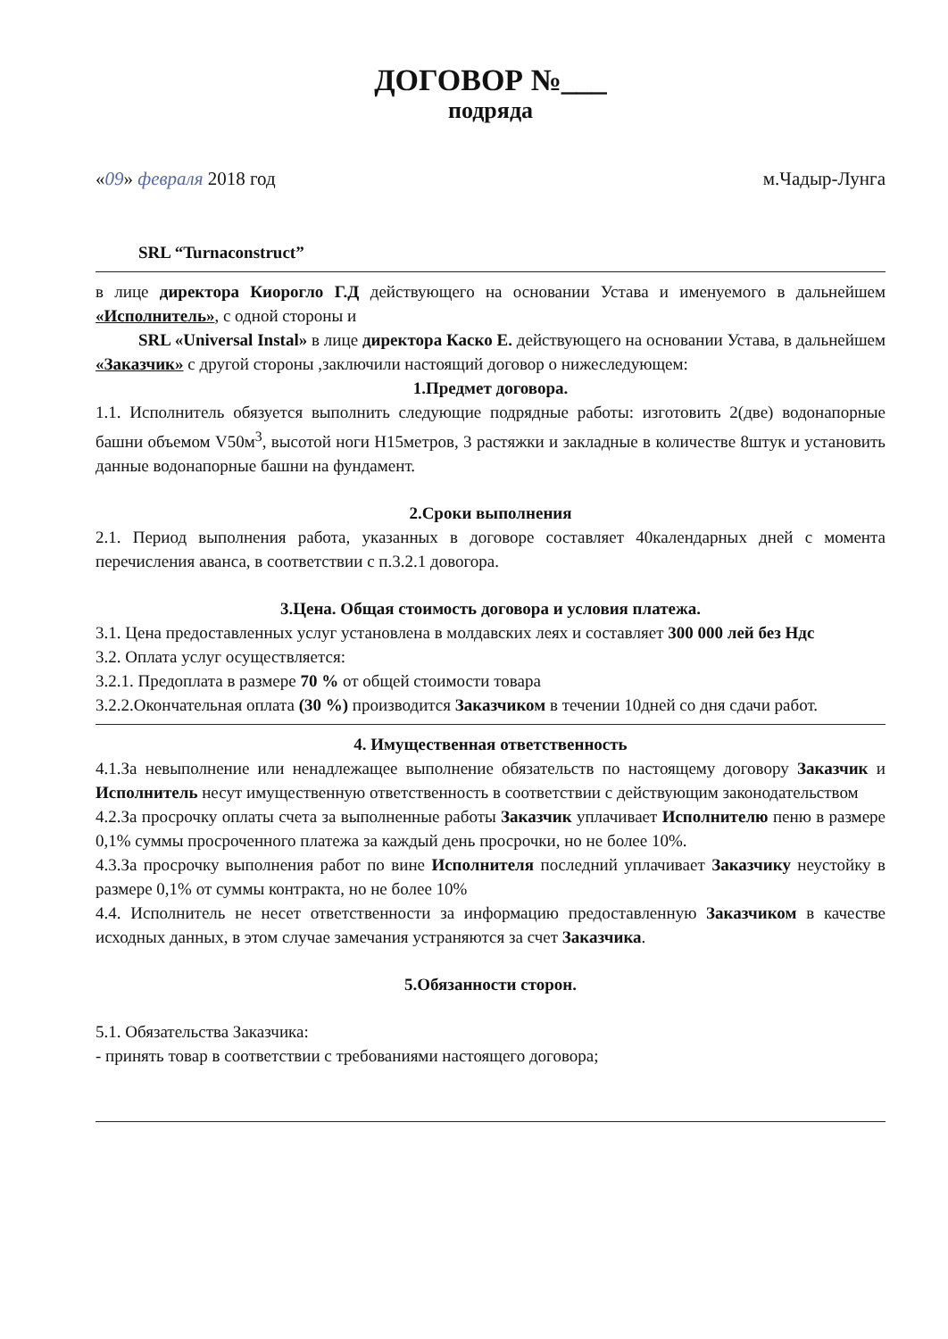ДОГОВОР №___
подряда
«09» февраля 2018 год м.Чадыр-Лунга
SRL “Turnaconstruct”
в лице директора Киорогло Г.Д действующего на основании Устава и именуемого в дальнейшем «Исполнитель», с одной стороны и
SRL «Universal Instal» в лице директора Каско Е. действующего на основании Устава, в дальнейшем «Заказчик» с другой стороны ,заключили настоящий договор о нижеследующем:
1.Предмет договора.
1.1. Исполнитель обязуется выполнить следующие подрядные работы: изготовить 2(две) водонапорные башни объемом V50м<sup>3</sup>, высотой ноги Н15метров, 3 растяжки и закладные в количестве 8штук и установить данные водонапорные башни на фундамент.
2.Сроки выполнения
2.1. Период выполнения работа, указанных в договоре составляет 40календарных дней с момента перечисления аванса, в соответствии с п.3.2.1 довогора.
3.Цена. Общая стоимость договора и условия платежа.
3.1. Цена предоставленных услуг установлена в молдавских леях и составляет 300 000 лей без Ндс
3.2. Оплата услуг осуществляется:
3.2.1. Предоплата в размере 70 % от общей стоимости товара
3.2.2.Окончательная оплата (30 %) производится Заказчиком в течении 10дней со дня сдачи работ.
4. Имущественная ответственность
4.1.За невыполнение или ненадлежащее выполнение обязательств по настоящему договору Заказчик и Исполнитель несут имущественную ответственность в соответствии с действующим законодательством
4.2.За просрочку оплаты счета за выполненные работы Заказчик уплачивает Исполнителю пеню в размере 0,1% суммы просроченного платежа за каждый день просрочки, но не более 10%.
4.3.За просрочку выполнения работ по вине Исполнителя последний уплачивает Заказчику неустойку в размере 0,1% от суммы контракта, но не более 10%
4.4. Исполнитель не несет ответственности за информацию предоставленную Заказчиком в качестве исходных данных, в этом случае замечания устраняются за счет Заказчика.
5.Обязанности сторон.
5.1. Обязательства Заказчика:
- принять товар в соответствии с требованиями настоящего договора;